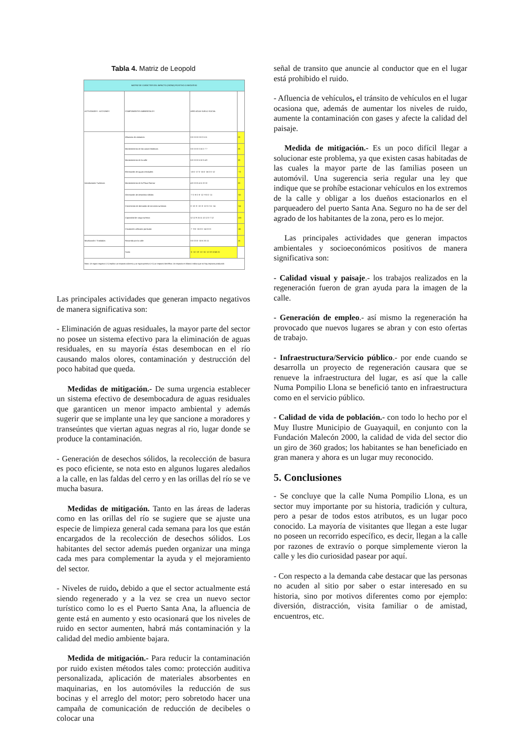Tabla 4. Matriz de Leopold
| MATRIZ DE CARÁCTER DEL IMPACTO (SIGNO) POSITIVO O NEGATIVO | | | |
| --- | --- | --- | --- |
| ACTIVIDADES - ACCIONES | COMPONENTES AMBIENTALES | AIRE AGUA SUELO SOCIAL | |
| Instalaciones Turísticas | Afluencia de visitantes | 0 0 0 0 0 0 8 2 6 11 | 28 |
| | Mantenimiento de las casas históricas | 0 0 0 0 0 0 10 2 7 7 | 26 |
| | Mantenimiento de la calle | 6 0 0 0 0 6 10 3 4 9 | 38 |
| | Eliminación de aguas residuales | -13 0 -17 0 -15 0 -16 0 0 -12 | -73 |
| | Mantenimiento de la Plaza Roenar | 4 0 0 0 0 4 11 3 3 8 | 33 |
| | Generación de desechos sólidos | -7 0 -8 0 -8 -12 -9 0 0 -11 | -50 |
| | Crecimiento de demanda de servicios turísticos | 0 -13 -8 -13 -8 -12 0 2 11 -14 | -54 |
| | Capacidad de carga turística | 12 12 9 15 11 12 12 3 7 12 | 105 |
| | Circulación vehicular particular | -7 -9 0 -15 0 0 -14 0 0 0 | -45 |
| Movilización / Traslados | Recorrido por la calle | 0 0 0 0 0 -10 6 3 5 11 | 15 |
| | Suma | -5 -10 -19 -13 -16 -12 19 18 45 21 | |
| Nota: Un signo negativo (-1) implica un impacto adverso y un signo positivo (+1) un impacto benéfico. Un espacio en blanco indica que no hay impacto producido | | | |
Las principales actividades que generan impacto negativos de manera significativa son:
- Eliminación de aguas residuales, la mayor parte del sector no posee un sistema efectivo para la eliminación de aguas residuales, en su mayoría éstas desembocan en el río causando malos olores, contaminación y destrucción del poco habitad que queda.
Medidas de mitigación.- De suma urgencia establecer un sistema efectivo de desembocadura de aguas residuales que garanticen un menor impacto ambiental y además sugerir que se implante una ley que sancione a moradores y transeúntes que viertan aguas negras al rio, lugar donde se produce la contaminación.
- Generación de desechos sólidos, la recolección de basura es poco eficiente, se nota esto en algunos lugares aledaños a la calle, en las faldas del cerro y en las orillas del río se ve mucha basura.
Medidas de mitigación. Tanto en las áreas de laderas como en las orillas del río se sugiere que se ajuste una especie de limpieza general cada semana para los que están encargados de la recolección de desechos sólidos. Los habitantes del sector además pueden organizar una minga cada mes para complementar la ayuda y el mejoramiento del sector.
- Niveles de ruido, debido a que el sector actualmente está siendo regenerado y a la vez se crea un nuevo sector turístico como lo es el Puerto Santa Ana, la afluencia de gente está en aumento y esto ocasionará que los niveles de ruido en sector aumenten, habrá más contaminación y la calidad del medio ambiente bajara.
Medida de mitigación.- Para reducir la contaminación por ruido existen métodos tales como: protección auditiva personalizada, aplicación de materiales absorbentes en maquinarias, en los automóviles la reducción de sus bocinas y el arreglo del motor; pero sobretodo hacer una campaña de comunicación de reducción de decibeles o colocar una
señal de transito que anuncie al conductor que en el lugar está prohibido el ruido.
- Afluencia de vehículos, el tránsito de vehículos en el lugar ocasiona que, además de aumentar los niveles de ruido, aumente la contaminación con gases y afecte la calidad del paisaje.
Medida de mitigación.- Es un poco difícil llegar a solucionar este problema, ya que existen casas habitadas de las cuales la mayor parte de las familias poseen un automóvil. Una sugerencia seria regular una ley que indique que se prohíbe estacionar vehículos en los extremos de la calle y obligar a los dueños estacionarlos en el parqueadero del puerto Santa Ana. Seguro no ha de ser del agrado de los habitantes de la zona, pero es lo mejor.
Las principales actividades que generan impactos ambientales y socioeconómicos positivos de manera significativa son:
- Calidad visual y paisaje.- los trabajos realizados en la regeneración fueron de gran ayuda para la imagen de la calle.
- Generación de empleo.- así mismo la regeneración ha provocado que nuevos lugares se abran y con esto ofertas de trabajo.
- Infraestructura/Servicio público.- por ende cuando se desarrolla un proyecto de regeneración causara que se renueve la infraestructura del lugar, es así que la calle Numa Pompilio Llona se benefició tanto en infraestructura como en el servicio público.
- Calidad de vida de población.- con todo lo hecho por el Muy Ilustre Municipio de Guayaquil, en conjunto con la Fundación Malecón 2000, la calidad de vida del sector dio un giro de 360 grados; los habitantes se han beneficiado en gran manera y ahora es un lugar muy reconocido.
5. Conclusiones
- Se concluye que la calle Numa Pompilio Llona, es un sector muy importante por su historia, tradición y cultura, pero a pesar de todos estos atributos, es un lugar poco conocido. La mayoría de visitantes que llegan a este lugar no poseen un recorrido específico, es decir, llegan a la calle por razones de extravío o porque simplemente vieron la calle y les dio curiosidad pasear por aquí.
- Con respecto a la demanda cabe destacar que las personas no acuden al sitio por saber o estar interesado en su historia, sino por motivos diferentes como por ejemplo: diversión, distracción, visita familiar o de amistad, encuentros, etc.